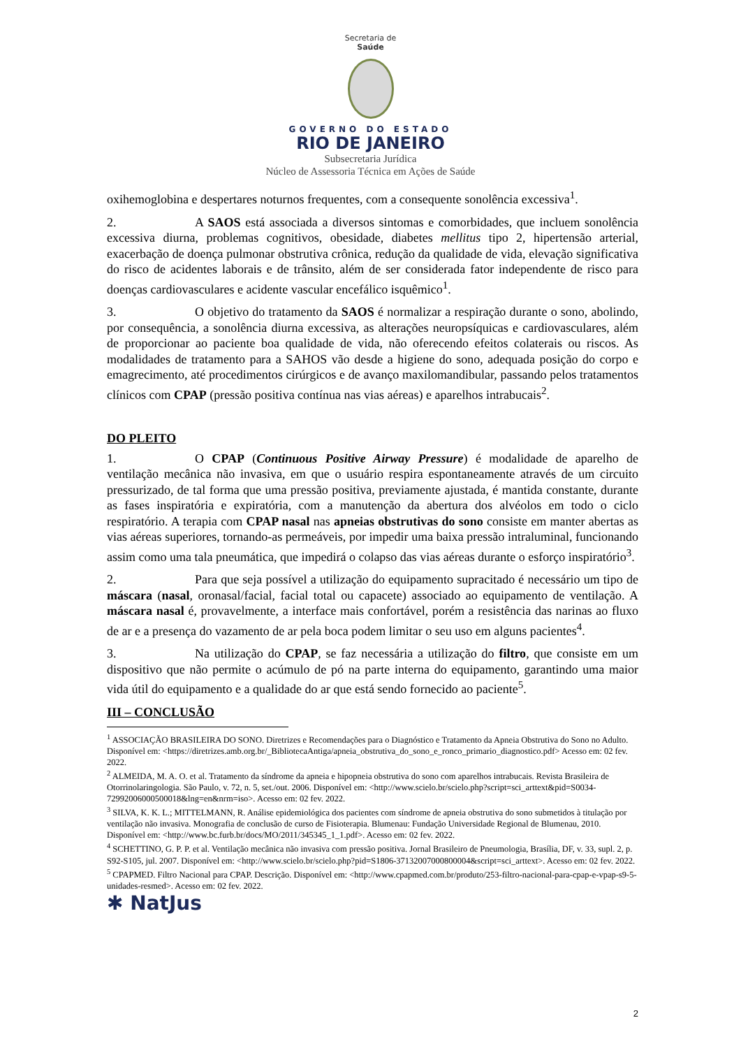Secretaria de
Saúde
GOVERNO DO ESTADO
RIO DE JANEIRO
Subsecretaria Jurídica
Núcleo de Assessoria Técnica em Ações de Saúde
oxihemoglobina e despertares noturnos frequentes, com a consequente sonolência excessiva<sup>1</sup>.
2. A SAOS está associada a diversos sintomas e comorbidades, que incluem sonolência excessiva diurna, problemas cognitivos, obesidade, diabetes mellitus tipo 2, hipertensão arterial, exacerbação de doença pulmonar obstrutiva crônica, redução da qualidade de vida, elevação significativa do risco de acidentes laborais e de trânsito, além de ser considerada fator independente de risco para doenças cardiovasculares e acidente vascular encefálico isquêmico<sup>1</sup>.
3. O objetivo do tratamento da SAOS é normalizar a respiração durante o sono, abolindo, por consequência, a sonolência diurna excessiva, as alterações neuropsíquicas e cardiovasculares, além de proporcionar ao paciente boa qualidade de vida, não oferecendo efeitos colaterais ou riscos. As modalidades de tratamento para a SAHOS vão desde a higiene do sono, adequada posição do corpo e emagrecimento, até procedimentos cirúrgicos e de avanço maxilomandibular, passando pelos tratamentos clínicos com CPAP (pressão positiva contínua nas vias aéreas) e aparelhos intrabucais<sup>2</sup>.
DO PLEITO
1. O CPAP (Continuous Positive Airway Pressure) é modalidade de aparelho de ventilação mecânica não invasiva, em que o usuário respira espontaneamente através de um circuito pressurizado, de tal forma que uma pressão positiva, previamente ajustada, é mantida constante, durante as fases inspiratória e expiratória, com a manutenção da abertura dos alvéolos em todo o ciclo respiratório. A terapia com CPAP nasal nas apneias obstrutivas do sono consiste em manter abertas as vias aéreas superiores, tornando-as permeáveis, por impedir uma baixa pressão intraluminal, funcionando assim como uma tala pneumática, que impedirá o colapso das vias aéreas durante o esforço inspiratório<sup>3</sup>.
2. Para que seja possível a utilização do equipamento supracitado é necessário um tipo de máscara (nasal, oronasal/facial, facial total ou capacete) associado ao equipamento de ventilação. A máscara nasal é, provavelmente, a interface mais confortável, porém a resistência das narinas ao fluxo de ar e a presença do vazamento de ar pela boca podem limitar o seu uso em alguns pacientes<sup>4</sup>.
3. Na utilização do CPAP, se faz necessária a utilização do filtro, que consiste em um dispositivo que não permite o acúmulo de pó na parte interna do equipamento, garantindo uma maior vida útil do equipamento e a qualidade do ar que está sendo fornecido ao paciente<sup>5</sup>.
III – CONCLUSÃO
<sup>1</sup> ASSOCIAÇÃO BRASILEIRA DO SONO. Diretrizes e Recomendações para o Diagnóstico e Tratamento da Apneia Obstrutiva do Sono no Adulto. Disponível em: <https://diretrizes.amb.org.br/_BibliotecaAntiga/apneia_obstrutiva_do_sono_e_ronco_primario_diagnostico.pdf> Acesso em: 02 fev. 2022.
<sup>2</sup> ALMEIDA, M. A. O. et al. Tratamento da síndrome da apneia e hipopneia obstrutiva do sono com aparelhos intrabucais. Revista Brasileira de Otorrinolaringologia. São Paulo, v. 72, n. 5, set./out. 2006. Disponível em: <http://www.scielo.br/scielo.php?script=sci_arttext&pid=S0034-72992006000500018&lng=en&nrm=iso>. Acesso em: 02 fev. 2022.
<sup>3</sup> SILVA, K. K. L.; MITTELMANN, R. Análise epidemiológica dos pacientes com síndrome de apneia obstrutiva do sono submetidos à titulação por ventilação não invasiva. Monografia de conclusão de curso de Fisioterapia. Blumenau: Fundação Universidade Regional de Blumenau, 2010. Disponível em: <http://www.bc.furb.br/docs/MO/2011/345345_1_1.pdf>. Acesso em: 02 fev. 2022.
<sup>4</sup> SCHETTINO, G. P. P. et al. Ventilação mecânica não invasiva com pressão positiva. Jornal Brasileiro de Pneumologia, Brasília, DF, v. 33, supl. 2, p. S92-S105, jul. 2007. Disponível em: <http://www.scielo.br/scielo.php?pid=S1806-37132007000800004&script=sci_arttext>. Acesso em: 02 fev. 2022.
<sup>5</sup> CPAPMED. Filtro Nacional para CPAP. Descrição. Disponível em: <http://www.cpapmed.com.br/produto/253-filtro-nacional-para-cpap-e-vpap-s9-5-unidades-resmed>. Acesso em: 02 fev. 2022.
✱ NatJus
2